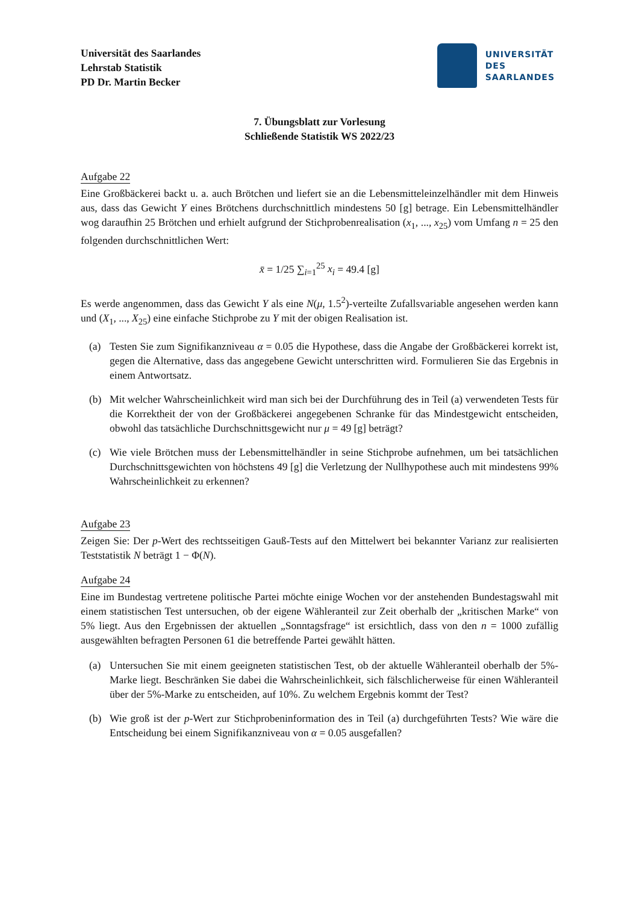Universität des Saarlandes
Lehrstab Statistik
PD Dr. Martin Becker
UNIVERSITÄT
DES
SAARLANDES
7. Übungsblatt zur Vorlesung
Schließende Statistik WS 2022/23
Aufgabe 22
Eine Großbäckerei backt u. a. auch Brötchen und liefert sie an die Lebensmitteleinzelhändler mit dem Hinweis aus, dass das Gewicht Y eines Brötchens durchschnittlich mindestens 50 [g] betrage. Ein Lebensmittelhändler wog daraufhin 25 Brötchen und erhielt aufgrund der Stichprobenrealisation (x<sub>1</sub>, ..., x<sub>25</sub>) vom Umfang n = 25 den folgenden durchschnittlichen Wert:
x̄ = 1/25 ∑<sub>i=1</sub><sup>25</sup> x<sub>i</sub> = 49.4 [g]
Es werde angenommen, dass das Gewicht Y als eine N(μ, 1.5<sup>2</sup>)-verteilte Zufallsvariable angesehen werden kann und (X<sub>1</sub>, ..., X<sub>25</sub>) eine einfache Stichprobe zu Y mit der obigen Realisation ist.
(a) Testen Sie zum Signifikanzniveau α = 0.05 die Hypothese, dass die Angabe der Großbäckerei korrekt ist, gegen die Alternative, dass das angegebene Gewicht unterschritten wird. Formulieren Sie das Ergebnis in einem Antwortsatz.
(b) Mit welcher Wahrscheinlichkeit wird man sich bei der Durchführung des in Teil (a) verwendeten Tests für die Korrektheit der von der Großbäckerei angegebenen Schranke für das Mindestgewicht entscheiden, obwohl das tatsächliche Durchschnittsgewicht nur μ = 49 [g] beträgt?
(c) Wie viele Brötchen muss der Lebensmittelhändler in seine Stichprobe aufnehmen, um bei tatsächlichen Durchschnittsgewichten von höchstens 49 [g] die Verletzung der Nullhypothese auch mit mindestens 99% Wahrscheinlichkeit zu erkennen?
Aufgabe 23
Zeigen Sie: Der p-Wert des rechtsseitigen Gauß-Tests auf den Mittelwert bei bekannter Varianz zur realisierten Teststatistik N beträgt 1 − Φ(N).
Aufgabe 24
Eine im Bundestag vertretene politische Partei möchte einige Wochen vor der anstehenden Bundestagswahl mit einem statistischen Test untersuchen, ob der eigene Wähleranteil zur Zeit oberhalb der „kritischen Marke“ von 5% liegt. Aus den Ergebnissen der aktuellen „Sonntagsfrage“ ist ersichtlich, dass von den n = 1000 zufällig ausgewählten befragten Personen 61 die betreffende Partei gewählt hätten.
(a) Untersuchen Sie mit einem geeigneten statistischen Test, ob der aktuelle Wähleranteil oberhalb der 5%-Marke liegt. Beschränken Sie dabei die Wahrscheinlichkeit, sich fälschlicherweise für einen Wähleranteil über der 5%-Marke zu entscheiden, auf 10%. Zu welchem Ergebnis kommt der Test?
(b) Wie groß ist der p-Wert zur Stichprobeninformation des in Teil (a) durchgeführten Tests? Wie wäre die Entscheidung bei einem Signifikanzniveau von α = 0.05 ausgefallen?